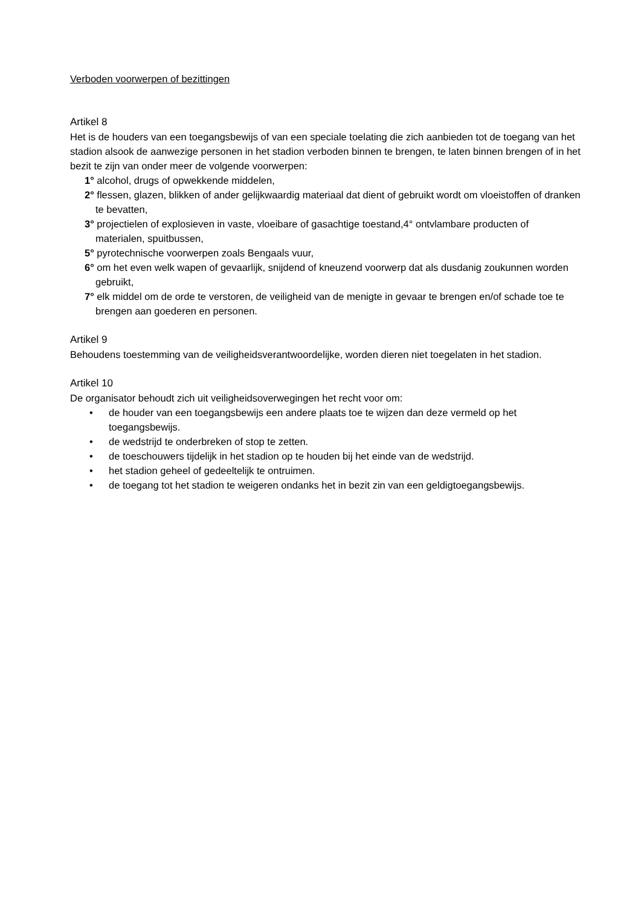Verboden voorwerpen of bezittingen
Artikel 8
Het is de houders van een toegangsbewijs of van een speciale toelating die zich aanbieden tot de toegang van het stadion alsook de aanwezige personen in het stadion verboden binnen te brengen, te laten binnen brengen of in het bezit te zijn van onder meer de volgende voorwerpen:
1° alcohol, drugs of opwekkende middelen,
2° flessen, glazen, blikken of ander gelijkwaardig materiaal dat dient of gebruikt wordt om vloeistoffen of dranken te bevatten,
3° projectielen of explosieven in vaste, vloeibare of gasachtige toestand,4° ontvlambare producten of materialen, spuitbussen,
5° pyrotechnische voorwerpen zoals Bengaals vuur,
6° om het even welk wapen of gevaarlijk, snijdend of kneuzend voorwerp dat als dusdanig zoukunnen worden gebruikt,
7° elk middel om de orde te verstoren, de veiligheid van de menigte in gevaar te brengen en/of schade toe te brengen aan goederen en personen.
Artikel 9
Behoudens toestemming van de veiligheidsverantwoordelijke, worden dieren niet toegelaten in het stadion.
Artikel 10
De organisator behoudt zich uit veiligheidsoverwegingen het recht voor om:
• de houder van een toegangsbewijs een andere plaats toe te wijzen dan deze vermeld op het toegangsbewijs.
• de wedstrijd te onderbreken of stop te zetten.
• de toeschouwers tijdelijk in het stadion op te houden bij het einde van de wedstrijd.
• het stadion geheel of gedeeltelijk te ontruimen.
• de toegang tot het stadion te weigeren ondanks het in bezit zin van een geldigtoegangsbewijs.